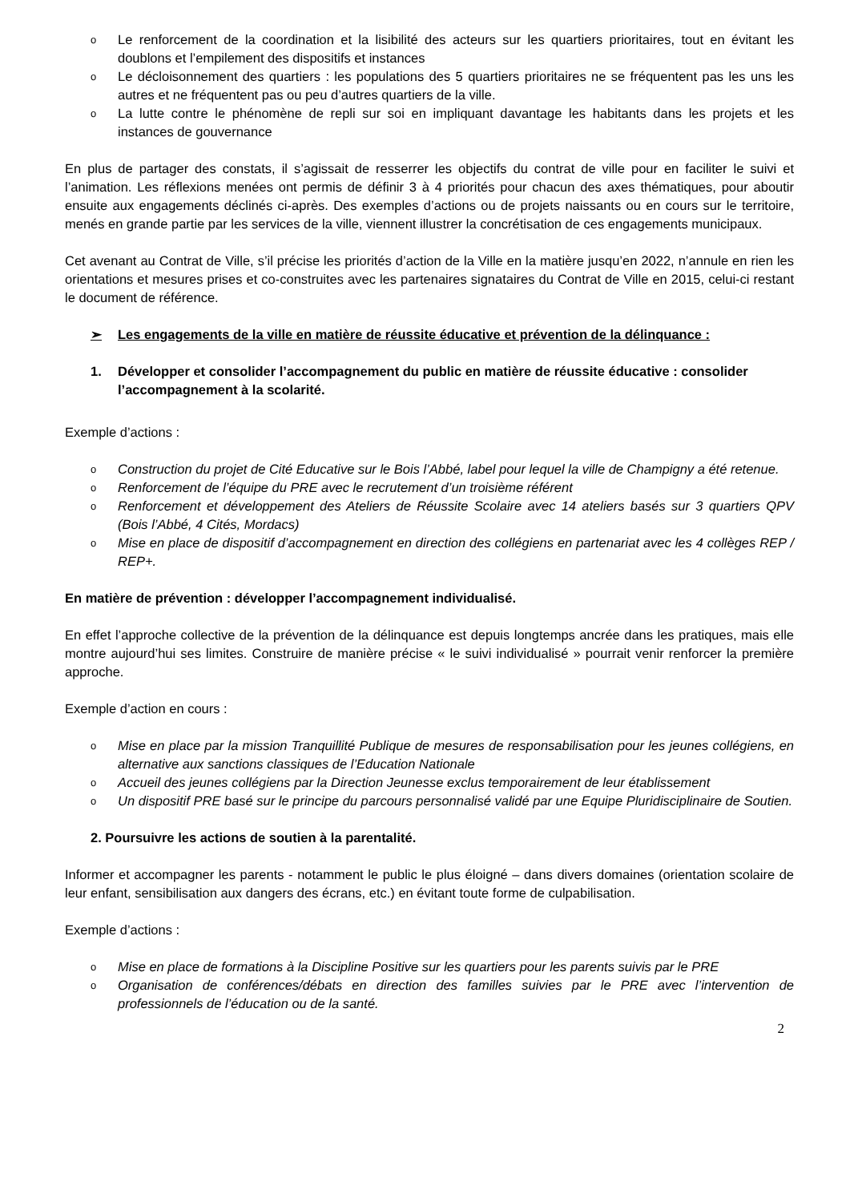o Le renforcement de la coordination et la lisibilité des acteurs sur les quartiers prioritaires, tout en évitant les doublons et l’empilement des dispositifs et instances
o Le décloisonnement des quartiers : les populations des 5 quartiers prioritaires ne se fréquentent pas les uns les autres et ne fréquentent pas ou peu d’autres quartiers de la ville.
o La lutte contre le phénomène de repli sur soi en impliquant davantage les habitants dans les projets et les instances de gouvernance
En plus de partager des constats, il s’agissait de resserrer les objectifs du contrat de ville pour en faciliter le suivi et l’animation. Les réflexions menées ont permis de définir 3 à 4 priorités pour chacun des axes thématiques, pour aboutir ensuite aux engagements déclinés ci-après. Des exemples d’actions ou de projets naissants ou en cours sur le territoire, menés en grande partie par les services de la ville, viennent illustrer la concrétisation de ces engagements municipaux.
Cet avenant au Contrat de Ville, s’il précise les priorités d’action de la Ville en la matière jusqu’en 2022, n’annule en rien les orientations et mesures prises et co-construites avec les partenaires signataires du Contrat de Ville en 2015, celui-ci restant le document de référence.
➢ Les engagements de la ville en matière de réussite éducative et prévention de la délinquance :
1. Développer et consolider l’accompagnement du public en matière de réussite éducative : consolider l’accompagnement à la scolarité.
Exemple d’actions :
o Construction du projet de Cité Educative sur le Bois l’Abbé, label pour lequel la ville de Champigny a été retenue.
o Renforcement de l’équipe du PRE avec le recrutement d’un troisième référent
o Renforcement et développement des Ateliers de Réussite Scolaire avec 14 ateliers basés sur 3 quartiers QPV (Bois l’Abbé, 4 Cités, Mordacs)
o Mise en place de dispositif d’accompagnement en direction des collégiens en partenariat avec les 4 collèges REP / REP+.
En matière de prévention : développer l’accompagnement individualisé.
En effet l’approche collective de la prévention de la délinquance est depuis longtemps ancrée dans les pratiques, mais elle montre aujourd’hui ses limites. Construire de manière précise « le suivi individualisé » pourrait venir renforcer la première approche.
Exemple d’action en cours :
o Mise en place par la mission Tranquillité Publique de mesures de responsabilisation pour les jeunes collégiens, en alternative aux sanctions classiques de l’Education Nationale
o Accueil des jeunes collégiens par la Direction Jeunesse exclus temporairement de leur établissement
o Un dispositif PRE basé sur le principe du parcours personnalisé validé par une Equipe Pluridisciplinaire de Soutien.
2. Poursuivre les actions de soutien à la parentalité.
Informer et accompagner les parents - notamment le public le plus éloigné – dans divers domaines (orientation scolaire de leur enfant, sensibilisation aux dangers des écrans, etc.) en évitant toute forme de culpabilisation.
Exemple d’actions :
o Mise en place de formations à la Discipline Positive sur les quartiers pour les parents suivis par le PRE
o Organisation de conférences/débats en direction des familles suivies par le PRE avec l’intervention de professionnels de l’éducation ou de la santé.
2